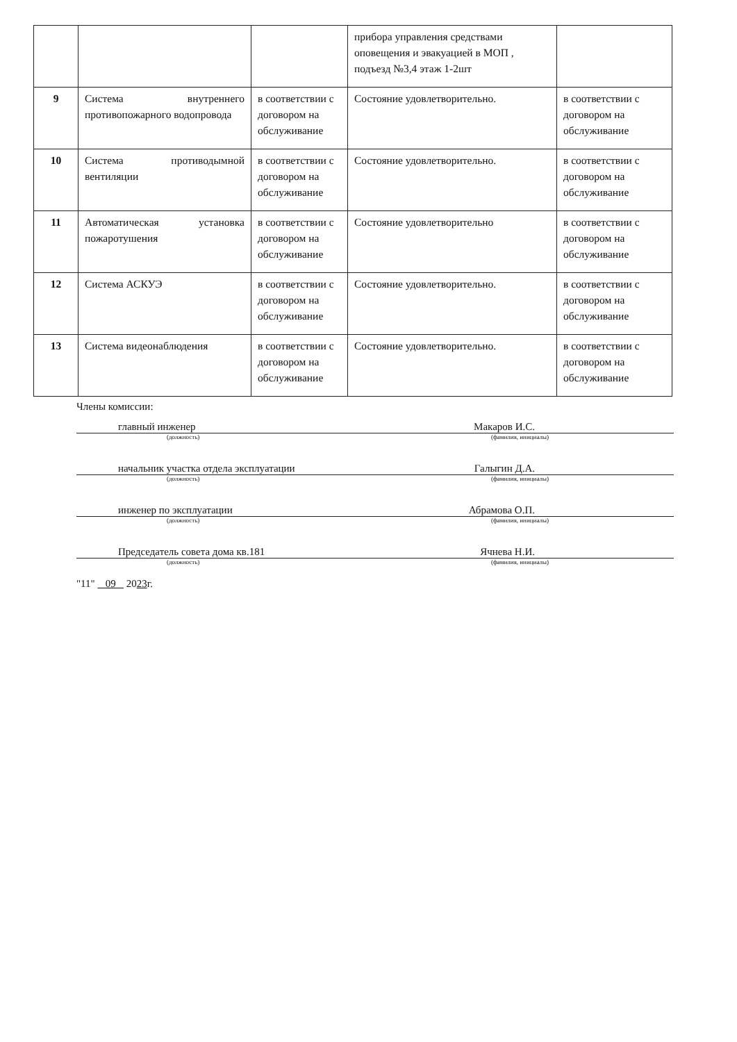| | | | прибора управления средствами оповещения и эвакуацией в МОП , подъезд №3,4 этаж 1-2шт | |
| 9 | Система внутреннего противопожарного водопровода | в соответствии с договором на обслуживание | Состояние удовлетворительно. | в соответствии с договором на обслуживание |
| 10 | Система противодымной вентиляции | в соответствии с договором на обслуживание | Состояние удовлетворительно. | в соответствии с договором на обслуживание |
| 11 | Автоматическая установка пожаротушения | в соответствии с договором на обслуживание | Состояние удовлетворительно | в соответствии с договором на обслуживание |
| 12 | Система АСКУЭ | в соответствии с договором на обслуживание | Состояние удовлетворительно. | в соответствии с договором на обслуживание |
| 13 | Система видеонаблюдения | в соответствии с договором на обслуживание | Состояние удовлетворительно. | в соответствии с договором на обслуживание |
Члены комиссии:
главный инженер Макаров И.С.
(должность) (фамилия, инициалы)
начальник участка отдела эксплуатации Галыгин Д.А.
(должность) (фамилия, инициалы)
инженер по эксплуатации Абрамова О.П.
(должность) (фамилия, инициалы)
Председатель совета дома кв.181 Ячнева Н.И.
(должность) (фамилия, инициалы)
"11" 09 2023г.